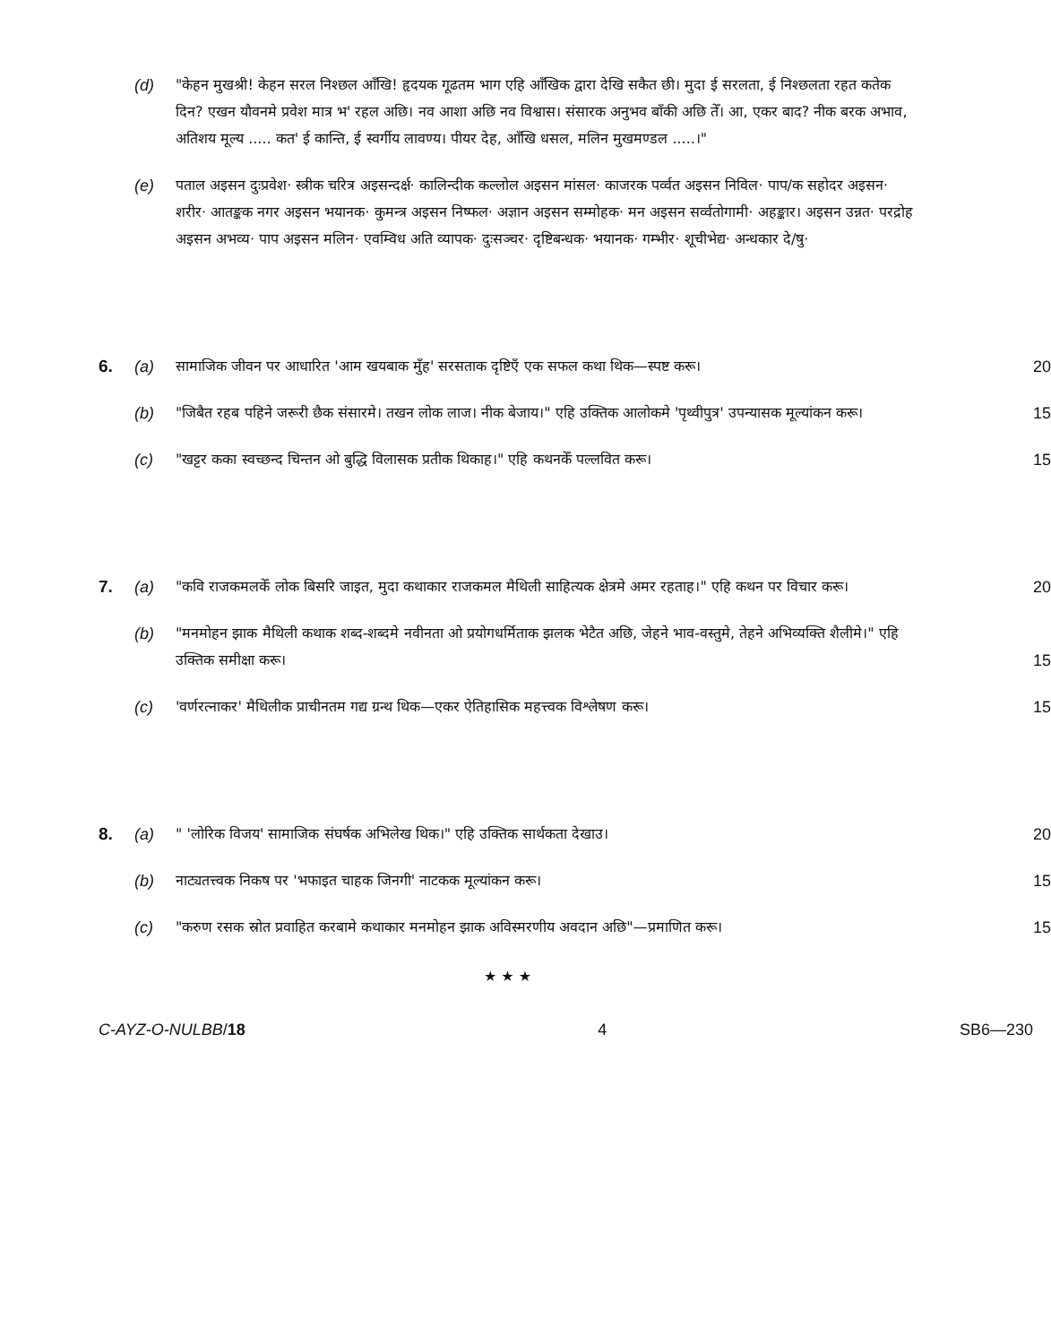(d) "केहन मुखश्री! केहन सरल निश्छल आँखि! हृदयक गूढतम भाग एहि आँखिक द्वारा देखि सकैत छी। मुदा ई सरलता, ई निश्छलता रहत कतेक दिन? एखन यौवनमे प्रवेश मात्र भ' रहल अछि। नव आशा अछि नव विश्वास। संसारक अनुभव बाँकी अछि तेँ। आ, एकर बाद? नीक बरक अभाव, अतिशय मूल्य ..... कत' ई कान्ति, ई स्वर्गीय लावण्य। पीयर देह, आँखि धसल, मलिन मुखमण्डल .....।"
(e) पताल अइसन दुःप्रवेश· स्त्रीक चरित्र अइसन्दर्क्ष· कालिन्दीक कल्लोल अइसन मांसल· काजरक पर्व्वत अइसन निविल· पाप/क सहोदर अइसन· शरीर· आतङ्कक नगर अइसन भयानक· कुमन्त्र अइसन निष्फल· अज्ञान अइसन सम्मोहक· मन अइसन सर्व्वतोगामी· अहङ्कार। अइसन उन्नत· परद्रोह अइसन अभव्य· पाप अइसन मलिन· एवम्विध अति व्यापक· दुःसञ्चर· दृष्टिबन्धक· भयानक· गम्भीर· शूचीभेद्य· अन्धकार दे/षु·
6. (a) सामाजिक जीवन पर आधारित 'आम खयबाक मुँह' सरसताक दृष्टिएँ एक सफल कथा थिक—स्पष्ट करू।
20
(b) "जिबैत रहब पहिने जरूरी छैक संसारमे। तखन लोक लाज। नीक बेजाय।" एहि उक्तिक आलोकमे 'पृथ्वीपुत्र' उपन्यासक मूल्यांकन करू।
15
(c) "खट्टर कका स्वच्छन्द चिन्तन ओ बुद्धि विलासक प्रतीक थिकाह।" एहि कथनकेँ पल्लवित करू।
15
7. (a) "कवि राजकमलकेँ लोक बिसरि जाइत, मुदा कथाकार राजकमल मैथिली साहित्यक क्षेत्रमे अमर रहताह।" एहि कथन पर विचार करू।
20
(b) "मनमोहन झाक मैथिली कथाक शब्द-शब्दमे नवीनता ओ प्रयोगधर्मिताक झलक भेटैत अछि, जेहने भाव-वस्तुमे, तेहने अभिव्यक्ति शैलीमे।" एहि उक्तिक समीक्षा करू।
15
(c) 'वर्णरत्नाकर' मैथिलीक प्राचीनतम गद्य ग्रन्थ थिक—एकर ऐतिहासिक महत्त्वक विश्लेषण करू।
15
8. (a) " 'लोरिक विजय' सामाजिक संघर्षक अभिलेख थिक।" एहि उक्तिक सार्थकता देखाउ।
20
(b) नाट्यतत्त्वक निकष पर 'भफाइत चाहक जिनगी' नाटकक मूल्यांकन करू।
15
(c) "करुण रसक स्रोत प्रवाहित करबामे कथाकार मनमोहन झाक अविस्मरणीय अवदान अछि"—प्रमाणित करू।
15
★ ★ ★
C-AYZ-O-NULBB/18 4 SB6—230